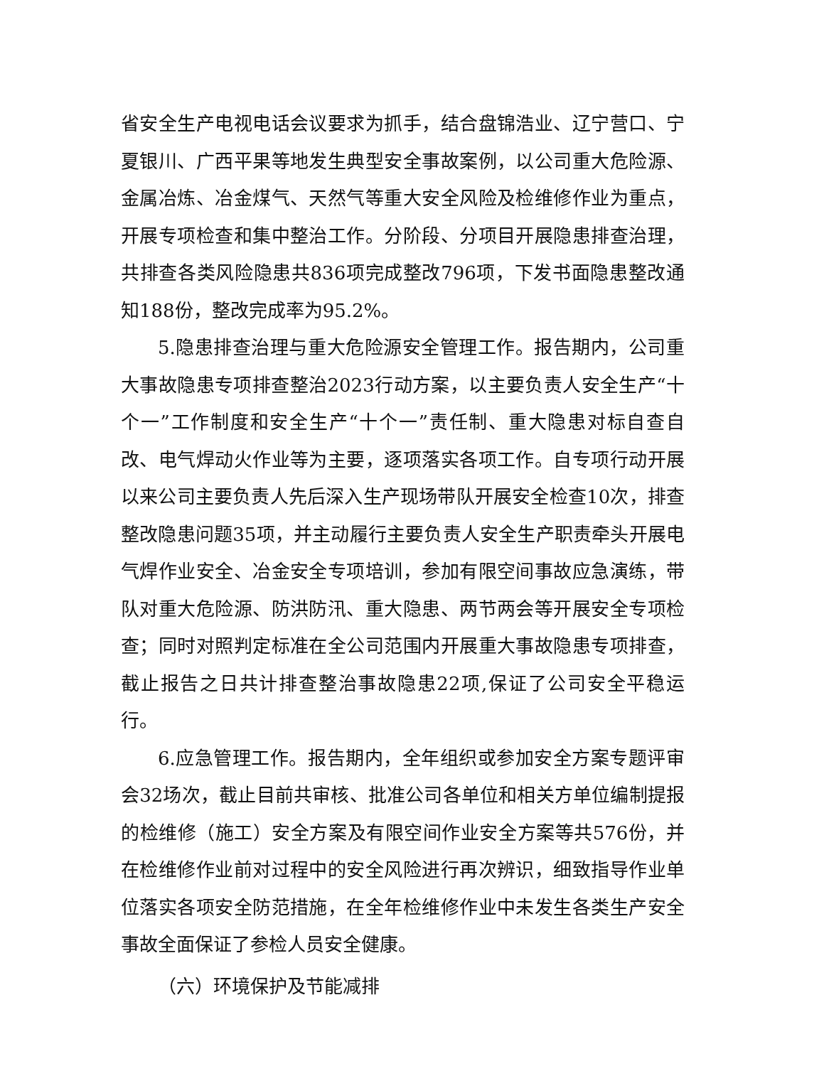省安全生产电视电话会议要求为抓手，结合盘锦浩业、辽宁营口、宁夏银川、广西平果等地发生典型安全事故案例，以公司重大危险源、金属冶炼、冶金煤气、天然气等重大安全风险及检维修作业为重点，开展专项检查和集中整治工作。分阶段、分项目开展隐患排查治理，共排查各类风险隐患共836项完成整改796项，下发书面隐患整改通知188份，整改完成率为95.2%。
5.隐患排查治理与重大危险源安全管理工作。报告期内，公司重大事故隐患专项排查整治2023行动方案，以主要负责人安全生产“十个一”工作制度和安全生产“十个一”责任制、重大隐患对标自查自改、电气焊动火作业等为主要，逐项落实各项工作。自专项行动开展以来公司主要负责人先后深入生产现场带队开展安全检查10次，排查整改隐患问题35项，并主动履行主要负责人安全生产职责牵头开展电气焊作业安全、冶金安全专项培训，参加有限空间事故应急演练，带队对重大危险源、防洪防汛、重大隐患、两节两会等开展安全专项检查；同时对照判定标准在全公司范围内开展重大事故隐患专项排查，截止报告之日共计排查整治事故隐患22项,保证了公司安全平稳运行。
6.应急管理工作。报告期内，全年组织或参加安全方案专题评审会32场次，截止目前共审核、批准公司各单位和相关方单位编制提报的检维修（施工）安全方案及有限空间作业安全方案等共576份，并在检维修作业前对过程中的安全风险进行再次辨识，细致指导作业单位落实各项安全防范措施，在全年检维修作业中未发生各类生产安全事故全面保证了参检人员安全健康。
（六）环境保护及节能减排